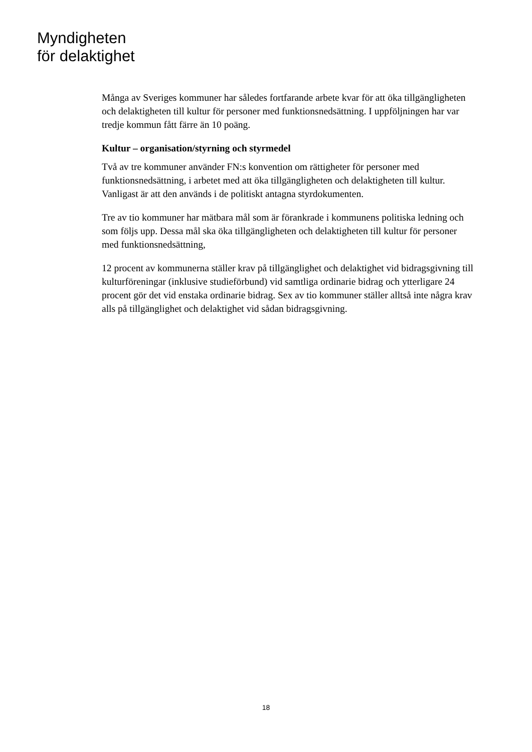Myndigheten
för delaktighet
Många av Sveriges kommuner har således fortfarande arbete kvar för att öka tillgängligheten och delaktigheten till kultur för personer med funktionsnedsättning. I uppföljningen har var tredje kommun fått färre än 10 poäng.
Kultur – organisation/styrning och styrmedel
Två av tre kommuner använder FN:s konvention om rättigheter för personer med funktionsnedsättning, i arbetet med att öka tillgängligheten och delaktigheten till kultur. Vanligast är att den används i de politiskt antagna styrdokumenten.
Tre av tio kommuner har mätbara mål som är förankrade i kommunens politiska ledning och som följs upp. Dessa mål ska öka tillgängligheten och delaktigheten till kultur för personer med funktionsnedsättning,
12 procent av kommunerna ställer krav på tillgänglighet och delaktighet vid bidragsgivning till kulturföreningar (inklusive studieförbund) vid samtliga ordinarie bidrag och ytterligare 24 procent gör det vid enstaka ordinarie bidrag. Sex av tio kommuner ställer alltså inte några krav alls på tillgänglighet och delaktighet vid sådan bidragsgivning.
18